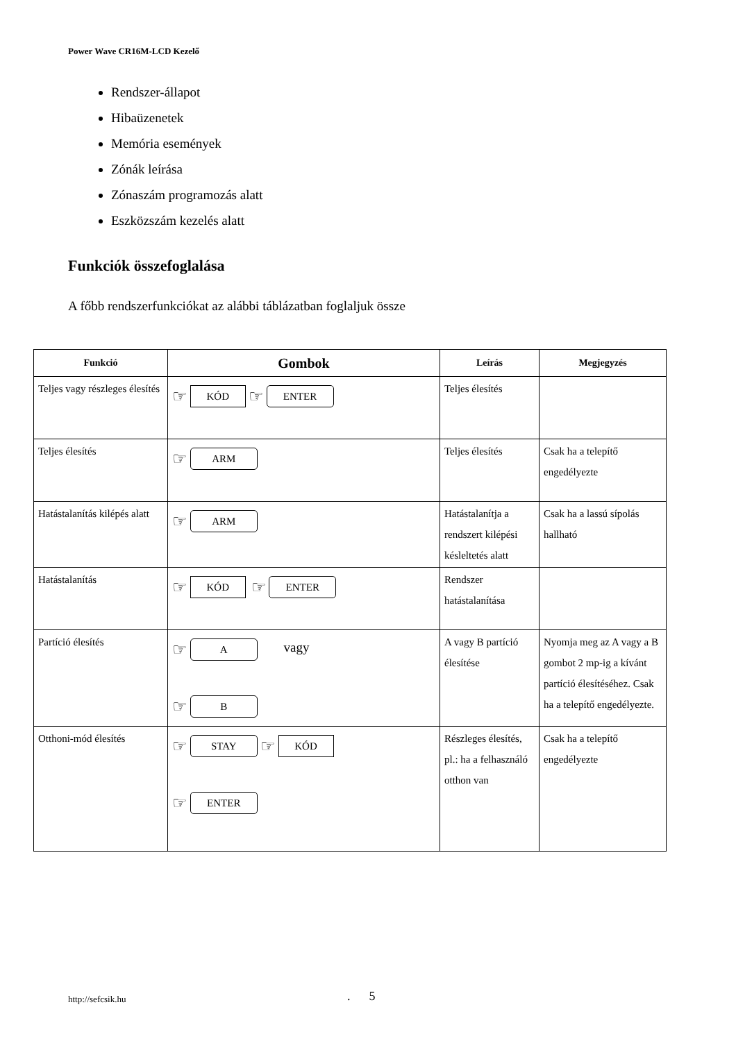Power Wave CR16M-LCD Kezelő
Rendszer-állapot
Hibaüzenetek
Memória események
Zónák leírása
Zónaszám programozás alatt
Eszközszám kezelés alatt
Funkciók összefoglalása
A főbb rendszerfunkciókat az alábbi táblázatban foglaljuk össze
| Funkció | Gombok | Leírás | Megjegyzés |
| --- | --- | --- | --- |
| Teljes vagy részleges élesítés | ☞ KÓD ☞ ENTER | Teljes élesítés | |
| Teljes élesítés | ☞ ARM | Teljes élesítés | Csak ha a telepítő engedélyezte |
| Hatástalanítás kilépés alatt | ☞ ARM | Hatástalanítja a rendszert kilépési késleltetés alatt | Csak ha a lassú sípolás hallható |
| Hatástalanítás | ☞ KÓD ☞ ENTER | Rendszer hatástalanítása | |
| Partíció élesítés | ☞ A vagy ☞ B | A vagy B partíció élesítése | Nyomja meg az A vagy a B gombot 2 mp-ig a kívánt partíció élesítéséhez. Csak ha a telepítő engedélyezte. |
| Otthoni-mód élesítés | ☞ STAY ☞ KÓD ☞ ENTER | Részleges élesítés, pl.: ha a felhasználó otthon van | Csak ha a telepítő engedélyezte |
http://sefcsik.hu . 5